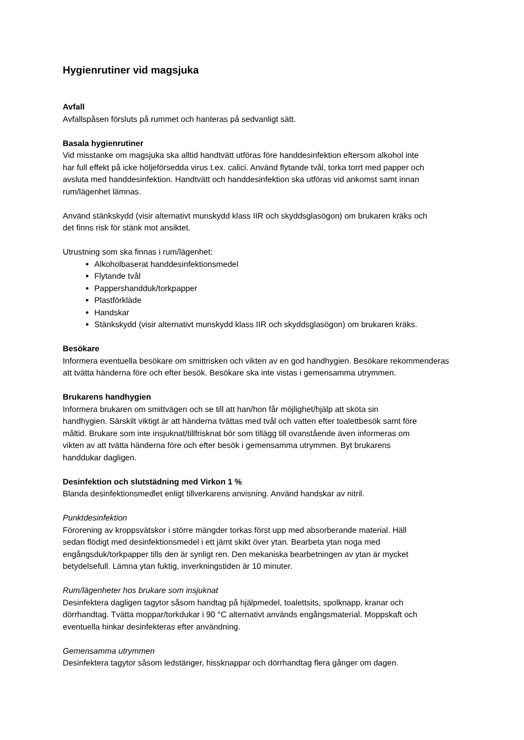Hygienrutiner vid magsjuka
Avfall
Avfallspåsen försluts på rummet och hanteras på sedvanligt sätt.
Basala hygienrutiner
Vid misstanke om magsjuka ska alltid handtvätt utföras före handdesinfektion eftersom alkohol inte
har full effekt på icke höljeförsedda virus t.ex. calici. Använd flytande tvål, torka torrt med papper och
avsluta med handdesinfektion. Handtvätt och handdesinfektion ska utföras vid ankomst samt innan
rum/lägenhet lämnas.
Använd stänkskydd (visir alternativt munskydd klass IIR och skyddsglasögon) om brukaren kräks och
det finns risk för stänk mot ansiktet.
Utrustning som ska finnas i rum/lägenhet:
Alkoholbaserat handdesinfektionsmedel
Flytande tvål
Pappershandduk/torkpapper
Plastförkläde
Handskar
Stänkskydd (visir alternativt munskydd klass IIR och skyddsglasögon) om brukaren kräks.
Besökare
Informera eventuella besökare om smittrisken och vikten av en god handhygien. Besökare rekommenderas
att tvätta händerna före och efter besök. Besökare ska inte vistas i gemensamma utrymmen.
Brukarens handhygien
Informera brukaren om smittvägen och se till att han/hon får möjlighet/hjälp att sköta sin
handhygien. Särskilt viktigt är att händerna tvättas med tvål och vatten efter toalettbesök samt före
måltid. Brukare som inte insjuknat/tillfrisknat bör som tillägg till ovanstående även informeras om
vikten av att tvätta händerna före och efter besök i gemensamma utrymmen. Byt brukarens
handdukar dagligen.
Desinfektion och slutstädning med Virkon 1 %
Blanda desinfektionsmedlet enligt tillverkarens anvisning. Använd handskar av nitril.
Punktdesinfektion
Förorening av kroppsvätskor i större mängder torkas först upp med absorberande material. Häll
sedan flödigt med desinfektionsmedel i ett jämt skikt över ytan. Bearbeta ytan noga med
engångsduk/torkpapper tills den är synligt ren. Den mekaniska bearbetningen av ytan är mycket
betydelsefull. Lämna ytan fuktig, inverkningstiden är 10 minuter.
Rum/lägenheter hos brukare som insjuknat
Desinfektera dagligen tagytor såsom handtag på hjälpmedel, toalettsits, spolknapp, kranar och
dörrhandtag. Tvätta moppar/torkdukar i 90 °C alternativt används engångsmaterial. Moppskaft och
eventuella hinkar desinfekteras efter användning.
Gemensamma utrymmen
Desinfektera tagytor såsom ledstänger, hissknappar och dörrhandtag flera gånger om dagen.